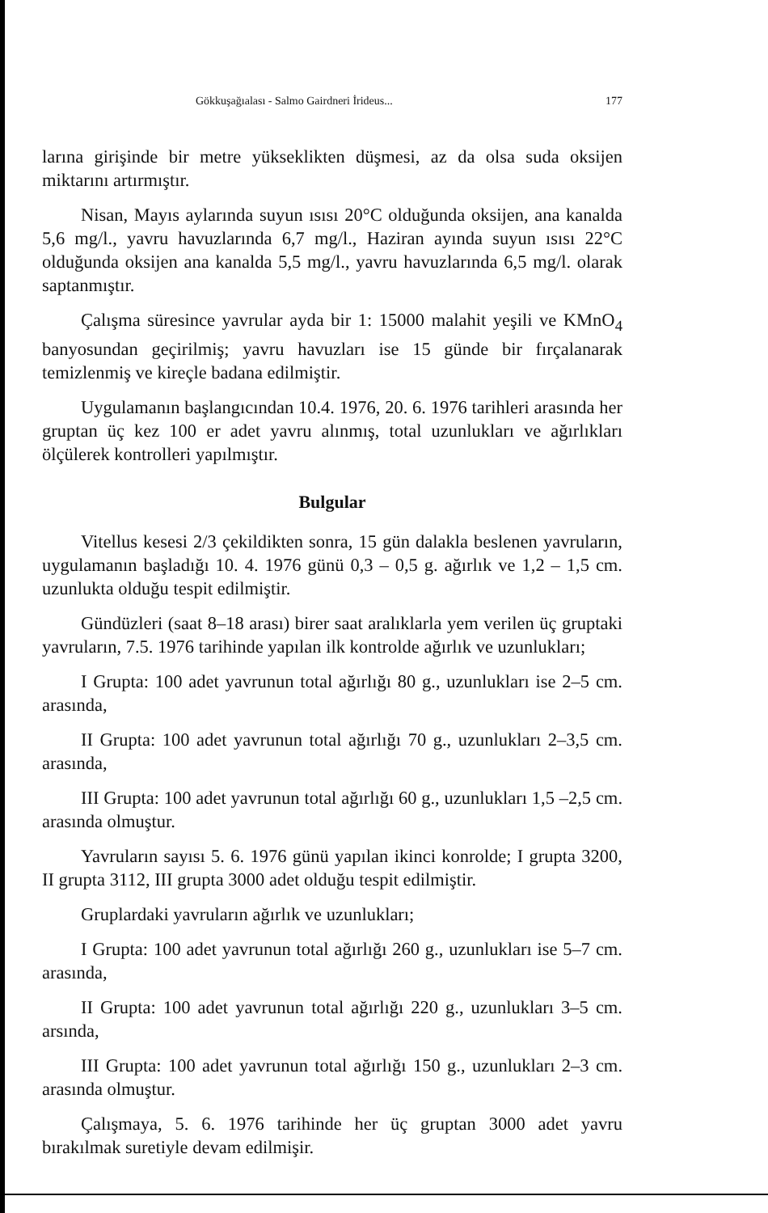Gökkuşağıalası - Salmo Gairdneri İrideus... 177
larına girişinde bir metre yükseklikten düşmesi, az da olsa suda oksijen miktarını artırmıştır.
Nisan, Mayıs aylarında suyun ısısı 20°C olduğunda oksijen, ana kanalda 5,6 mg/l., yavru havuzlarında 6,7 mg/l., Haziran ayında suyun ısısı 22°C olduğunda oksijen ana kanalda 5,5 mg/l., yavru havuzlarında 6,5 mg/l. olarak saptanmıştır.
Çalışma süresince yavrular ayda bir 1: 15000 malahit yeşili ve KMnO<sub>4</sub> banyosundan geçirilmiş; yavru havuzları ise 15 günde bir fırçalanarak temizlenmiş ve kireçle badana edilmiştir.
Uygulamanın başlangıcından 10.4. 1976, 20. 6. 1976 tarihleri arasında her gruptan üç kez 100 er adet yavru alınmış, total uzunlukları ve ağırlıkları ölçülerek kontrolleri yapılmıştır.
Bulgular
Vitellus kesesi 2/3 çekildikten sonra, 15 gün dalakla beslenen yavruların, uygulamanın başladığı 10. 4. 1976 günü 0,3 – 0,5 g. ağırlık ve 1,2 – 1,5 cm. uzunlukta olduğu tespit edilmiştir.
Gündüzleri (saat 8–18 arası) birer saat aralıklarla yem verilen üç gruptaki yavruların, 7.5. 1976 tarihinde yapılan ilk kontrolde ağırlık ve uzunlukları;
I Grupta: 100 adet yavrunun total ağırlığı 80 g., uzunlukları ise 2–5 cm. arasında,
II Grupta: 100 adet yavrunun total ağırlığı 70 g., uzunlukları 2–3,5 cm. arasında,
III Grupta: 100 adet yavrunun total ağırlığı 60 g., uzunlukları 1,5 –2,5 cm. arasında olmuştur.
Yavruların sayısı 5. 6. 1976 günü yapılan ikinci konrolde; I grupta 3200, II grupta 3112, III grupta 3000 adet olduğu tespit edilmiştir.
Gruplardaki yavruların ağırlık ve uzunlukları;
I Grupta: 100 adet yavrunun total ağırlığı 260 g., uzunlukları ise 5–7 cm. arasında,
II Grupta: 100 adet yavrunun total ağırlığı 220 g., uzunlukları 3–5 cm. arsında,
III Grupta: 100 adet yavrunun total ağırlığı 150 g., uzunlukları 2–3 cm. arasında olmuştur.
Çalışmaya, 5. 6. 1976 tarihinde her üç gruptan 3000 adet yavru bırakılmak suretiyle devam edilmişir.